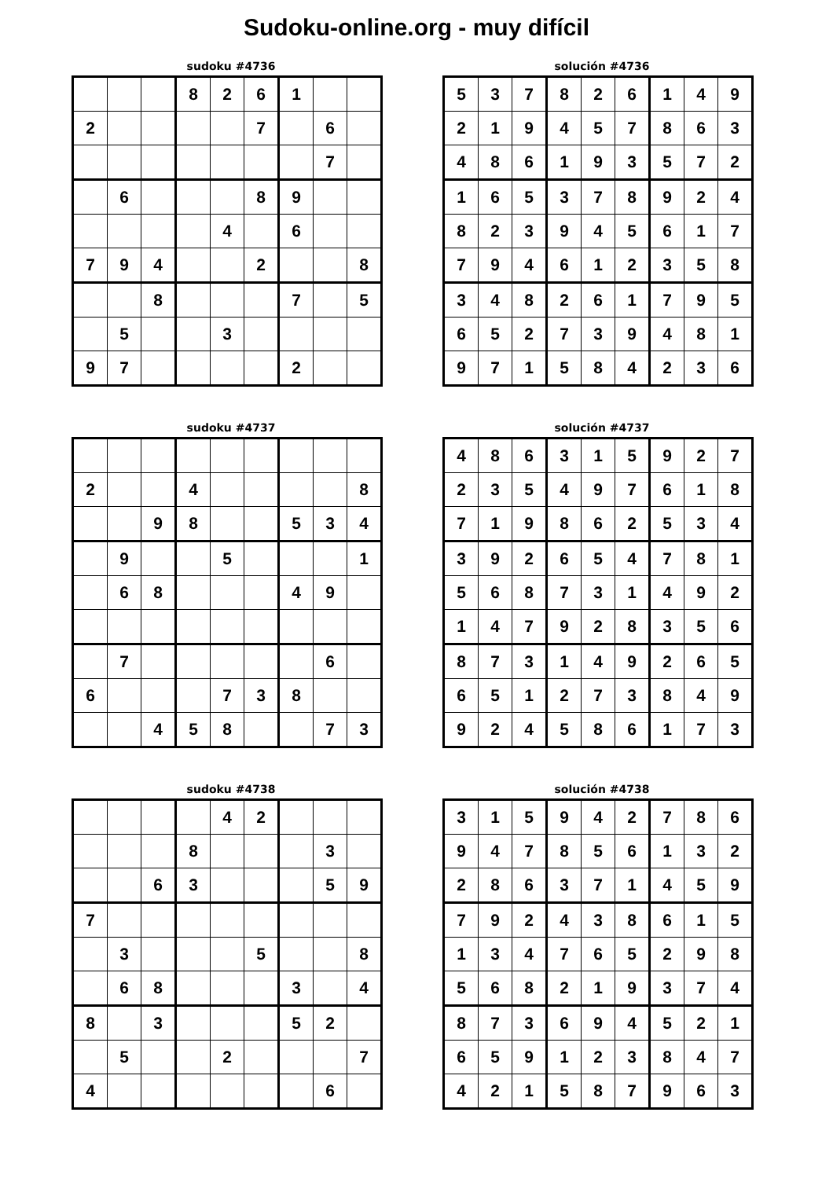Sudoku-online.org - muy difícil
sudoku #4736
| | | | 8 | 2 | 6 | 1 | | |
| 2 | | | | | 7 | | 6 | |
| | | | | | | | 7 | |
| | 6 | | | | 8 | 9 | | |
| | | | | 4 | | 6 | | |
| 7 | 9 | 4 | | | 2 | | | 8 |
| | | 8 | | | | 7 | | 5 |
| | 5 | | | 3 | | | | |
| 9 | 7 | | | | | 2 | | |
solución #4736
| 5 | 3 | 7 | 8 | 2 | 6 | 1 | 4 | 9 |
| 2 | 1 | 9 | 4 | 5 | 7 | 8 | 6 | 3 |
| 4 | 8 | 6 | 1 | 9 | 3 | 5 | 7 | 2 |
| 1 | 6 | 5 | 3 | 7 | 8 | 9 | 2 | 4 |
| 8 | 2 | 3 | 9 | 4 | 5 | 6 | 1 | 7 |
| 7 | 9 | 4 | 6 | 1 | 2 | 3 | 5 | 8 |
| 3 | 4 | 8 | 2 | 6 | 1 | 7 | 9 | 5 |
| 6 | 5 | 2 | 7 | 3 | 9 | 4 | 8 | 1 |
| 9 | 7 | 1 | 5 | 8 | 4 | 2 | 3 | 6 |
sudoku #4737
| 2 | | | 4 | | | | | 8 |
| | | 9 | 8 | | | 5 | 3 | 4 |
| | 9 | | | 5 | | | | 1 |
| | 6 | 8 | | | | 4 | 9 | |
| | 7 | | | | | | 6 | |
| 6 | | | | 7 | 3 | 8 | | |
| | | 4 | 5 | 8 | | | 7 | 3 |
solución #4737
| 4 | 8 | 6 | 3 | 1 | 5 | 9 | 2 | 7 |
| 2 | 3 | 5 | 4 | 9 | 7 | 6 | 1 | 8 |
| 7 | 1 | 9 | 8 | 6 | 2 | 5 | 3 | 4 |
| 3 | 9 | 2 | 6 | 5 | 4 | 7 | 8 | 1 |
| 5 | 6 | 8 | 7 | 3 | 1 | 4 | 9 | 2 |
| 1 | 4 | 7 | 9 | 2 | 8 | 3 | 5 | 6 |
| 8 | 7 | 3 | 1 | 4 | 9 | 2 | 6 | 5 |
| 6 | 5 | 1 | 2 | 7 | 3 | 8 | 4 | 9 |
| 9 | 2 | 4 | 5 | 8 | 6 | 1 | 7 | 3 |
sudoku #4738
| | | | | 4 | 2 | | | |
| | | | 8 | | | | 3 | |
| | | 6 | 3 | | | | 5 | 9 |
| 7 | | | | | | | | |
| | 3 | | | | 5 | | | 8 |
| | 6 | 8 | | | | 3 | | 4 |
| 8 | | 3 | | | | 5 | 2 | |
| | 5 | | | 2 | | | | 7 |
| 4 | | | | | | | 6 | |
solución #4738
| 3 | 1 | 5 | 9 | 4 | 2 | 7 | 8 | 6 |
| 9 | 4 | 7 | 8 | 5 | 6 | 1 | 3 | 2 |
| 2 | 8 | 6 | 3 | 7 | 1 | 4 | 5 | 9 |
| 7 | 9 | 2 | 4 | 3 | 8 | 6 | 1 | 5 |
| 1 | 3 | 4 | 7 | 6 | 5 | 2 | 9 | 8 |
| 5 | 6 | 8 | 2 | 1 | 9 | 3 | 7 | 4 |
| 8 | 7 | 3 | 6 | 9 | 4 | 5 | 2 | 1 |
| 6 | 5 | 9 | 1 | 2 | 3 | 8 | 4 | 7 |
| 4 | 2 | 1 | 5 | 8 | 7 | 9 | 6 | 3 |